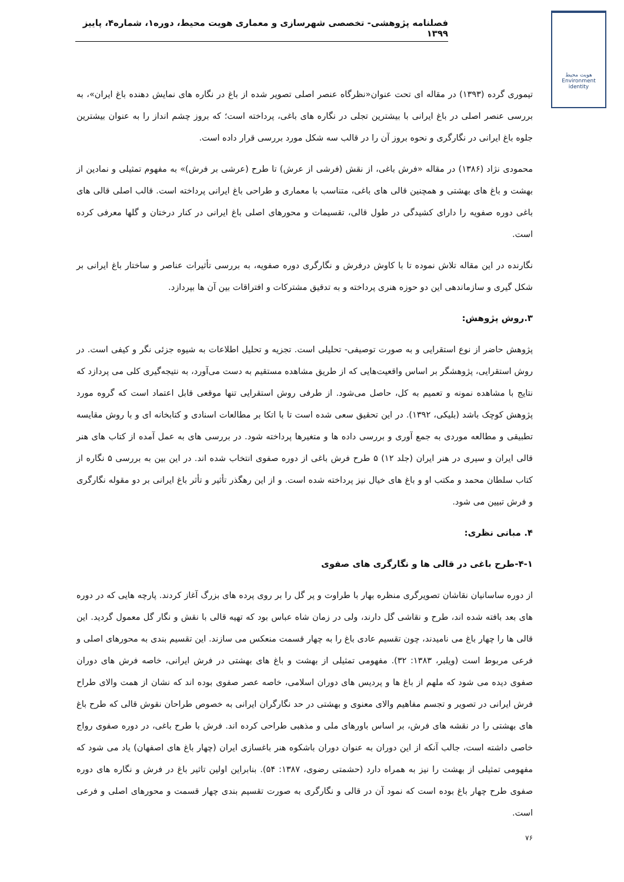فصلنامه پژوهشی- تخصصی شهرسازی و معماری هویت محیط، دوره۱، شماره۴، پاییز ۱۳۹۹
هویت محیط
Environment identity
تیموری گرده (۱۳۹۳) در مقاله ای تحت عنوان«نظرگاه عنصر اصلی تصویر شده از باغ در نگاره های نمایش دهنده باغ ایران»، به بررسی عنصر اصلی در باغ ایرانی با بیشترین تجلی در نگاره های باغی، پرداخته است؛ که بروز چشم انداز را به عنوان بیشترین جلوه باغ ایرانی در نگارگری و نحوه بروز آن را در قالب سه شکل مورد بررسی قرار داده است.
محمودی نژاد (۱۳۸۶) در مقاله «فرش باغی، از نقش (فرشی از عرش) تا طرح (عرشی بر فرش)» به مفهوم تمثیلی و نمادین از بهشت و باغ های بهشتی و همچنین قالی های باغی، متناسب با معماری و طراحی باغ ایرانی پرداخته است. قالب اصلی قالی های باغی دوره صفویه را دارای کشیدگی در طول قالی، تقسیمات و محورهای اصلی باغ ایرانی در کنار درختان و گلها معرفی کرده است.
نگارنده در این مقاله تلاش نموده تا با کاوش درفرش و نگارگری دوره صفویه، به بررسی تأثیرات عناصر و ساختار باغ ایرانی بر شکل گیری و سازماندهی این دو حوزه هنری پرداخته و به تدقیق مشترکات و افتراقات بین آن ها بپردازد.
۳.روش پژوهش:
پژوهش حاضر از نوع استقرایی و به صورت توصیفی- تحلیلی است. تجزیه و تحلیل اطلاعات به شیوه جزئی نگر و کیفی است. در روش استقرایی، پژوهشگر بر اساس واقعیت‌هایی که از طریق مشاهده مستقیم به دست می‌آورد، به نتیجه‌گیری کلی می پردازد که نتایج با مشاهده نمونه و تعمیم به کل، حاصل می‌شود. از طرفی روش استقرایی تنها موقعی قابل اعتماد است که گروه مورد پژوهش کوچک باشد (بلیکی، ۱۳۹۲). در این تحقیق سعی شده است تا با اتکا بر مطالعات اسنادی و کتابخانه ای و با روش مقایسه تطبیقی و مطالعه موردی به جمع آوری و بررسی داده ها و متغیرها پرداخته شود. در بررسی های به عمل آمده از کتاب های هنر قالی ایران و سیری در هنر ایران (جلد ۱۲) ۵ طرح فرش باغی از دوره صفوی انتخاب شده اند. در این بین به بررسی ۵ نگاره از کتاب سلطان محمد و مکتب او و باغ های خیال نیز پرداخته شده است. و از این رهگذر تأثیر و تأثر باغ ایرانی بر دو مقوله نگارگری و فرش تبیین می شود.
۴. مبانی نظری:
۴-۱-طرح باغی در قالی ها و نگارگری های صفوی
از دوره ساسانیان نقاشان تصویرگری منظره بهار با طراوت و پر گل را بر روی پرده های بزرگ آغاز کردند. پارچه هایی که در دوره های بعد بافته شده اند، طرح و نقاشی گل دارند، ولی در زمان شاه عباس بود که تهیه قالی با نقش و نگار گل معمول گردید. این قالی ها را چهار باغ می نامیدند، چون تقسیم عادی باغ را به چهار قسمت منعکس می سازند. این تقسیم بندی به محورهای اصلی و فرعی مربوط است (ویلبر، ۱۳۸۳: ۳۲). مفهومی تمثیلی از بهشت و باغ های بهشتی در فرش ایرانی، خاصه فرش های دوران صفوی دیده می شود که ملهم از باغ ها و پردیس های دوران اسلامی، خاصه عصر صفوی بوده اند که نشان از همت والای طراح فرش ایرانی در تصویر و تجسم مفاهیم والای معنوی و بهشتی در حد نگارگران ایرانی به خصوص طراحان نقوش قالی که طرح باغ های بهشتی را در نقشه های فرش، بر اساس باورهای ملی و مذهبی طراحی کرده اند. فرش با طرح باغی، در دوره صفوی رواج خاصی داشته است، جالب آنکه از این دوران به عنوان دوران باشکوه هنر باغسازی ایران (چهار باغ های اصفهان) یاد می شود که مفهومی تمثیلی از بهشت را نیز به همراه دارد (حشمتی رضوی، ۱۳۸۷: ۵۴). بنابراین اولین تاثیر باغ در فرش و نگاره های دوره صفوی طرح چهار باغ بوده است که نمود آن در قالی و نگارگری به صورت تقسیم بندی چهار قسمت و محورهای اصلی و فرعی است.
۷۶